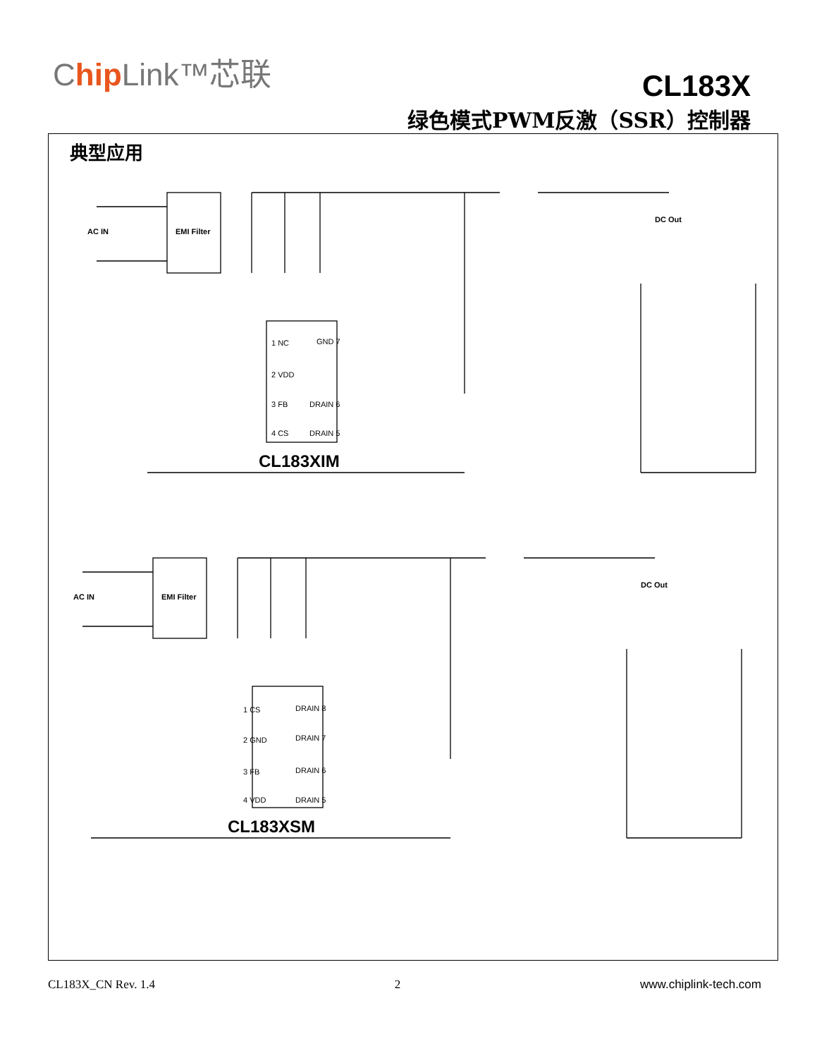Chip Link™芯联
CL183X
绿色模式PWM反激（SSR）控制器
典型应用
AC IN
EMI Filter
DC Out
1 NC
2 VDD
3 FB
4 CS
GND 7
DRAIN 6
DRAIN 5
CL183XIM
AC IN
EMI Filter
DC Out
1 CS
2 GND
3 FB
4 VDD
DRAIN 8
DRAIN 7
DRAIN 6
DRAIN 5
CL183XSM
CL183X_CN Rev. 1.4 2 www.chiplink-tech.com